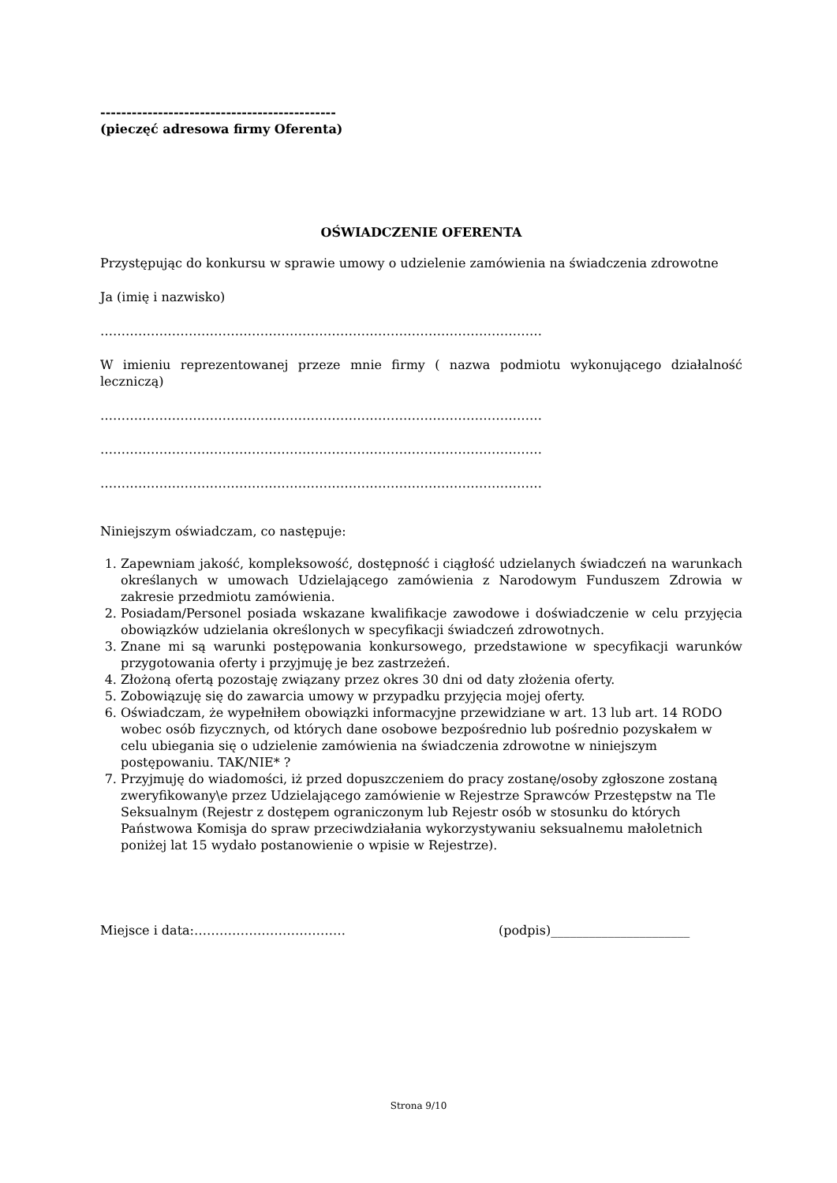---------------------------------------------
(pieczęć adresowa firmy Oferenta)
OŚWIADCZENIE OFERENTA
Przystępując do konkursu w sprawie umowy o udzielenie zamówienia na świadczenia zdrowotne
Ja (imię i nazwisko)
……………………………………………………………………………………………
W imieniu reprezentowanej przeze mnie firmy ( nazwa podmiotu wykonującego działalność leczniczą)
……………………………………………………………………………………………
……………………………………………………………………………………………
……………………………………………………………………………………………
Niniejszym oświadczam, co następuje:
1. Zapewniam jakość, kompleksowość, dostępność i ciągłość udzielanych świadczeń na warunkach określanych w umowach Udzielającego zamówienia z Narodowym Funduszem Zdrowia w zakresie przedmiotu zamówienia.
2. Posiadam/Personel posiada wskazane kwalifikacje zawodowe i doświadczenie w celu przyjęcia obowiązków udzielania określonych w specyfikacji świadczeń zdrowotnych.
3. Znane mi są warunki postępowania konkursowego, przedstawione w specyfikacji warunków przygotowania oferty i przyjmuję je bez zastrzeżeń.
4. Złożoną ofertą pozostaję związany przez okres 30 dni od daty złożenia oferty.
5. Zobowiązuję się do zawarcia umowy w przypadku przyjęcia mojej oferty.
6. Oświadczam, że wypełniłem obowiązki informacyjne przewidziane w art. 13 lub art. 14 RODO wobec osób fizycznych, od których dane osobowe bezpośrednio lub pośrednio pozyskałem w celu ubiegania się o udzielenie zamówienia na świadczenia zdrowotne w niniejszym postępowaniu. TAK/NIE* ?
7. Przyjmuję do wiadomości, iż przed dopuszczeniem do pracy zostanę/osoby zgłoszone zostaną zweryfikowany\e przez Udzielającego zamówienie w Rejestrze Sprawców Przestępstw na Tle Seksualnym (Rejestr z dostępem ograniczonym lub Rejestr osób w stosunku do których Państwowa Komisja do spraw przeciwdziałania wykorzystywaniu seksualnemu małoletnich poniżej lat 15 wydało postanowienie o wpisie w Rejestrze).
Miejsce i data:……………………………… (podpis)______________________
Strona 9/10